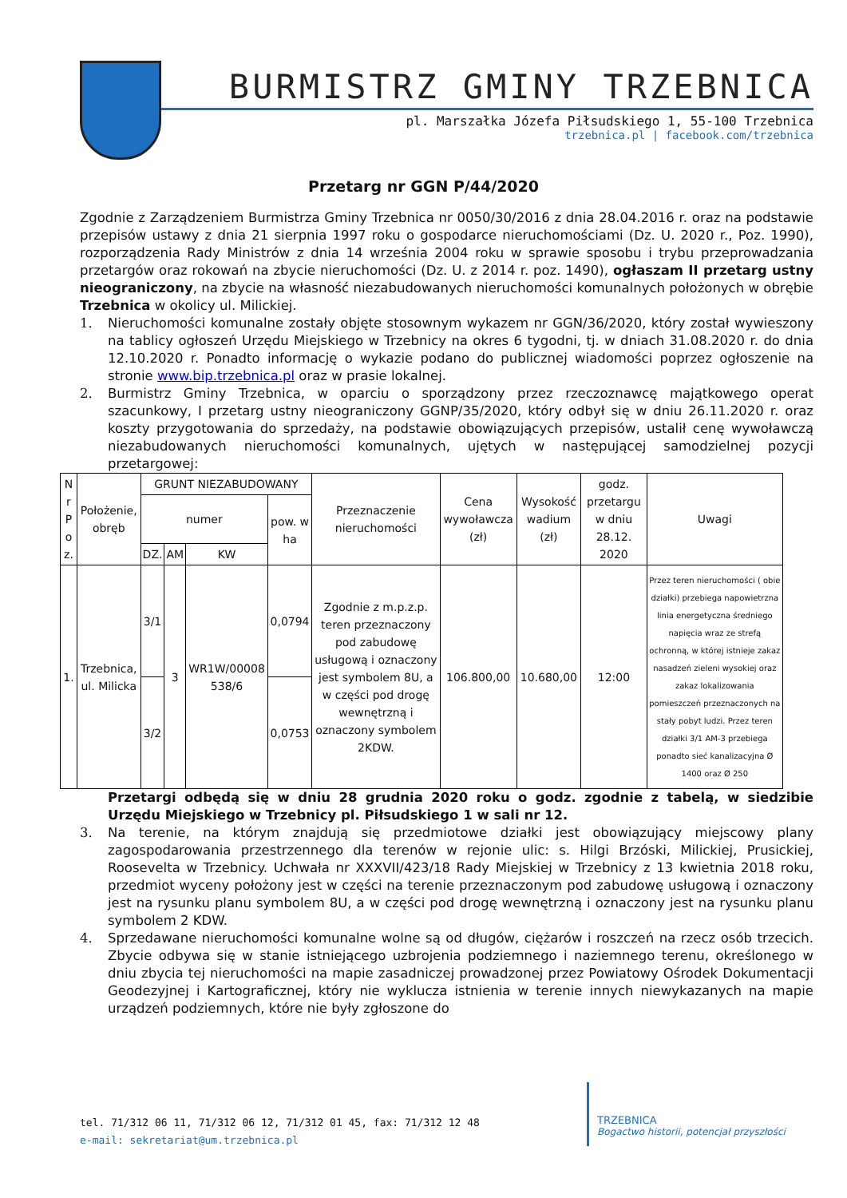BURMISTRZ GMINY TRZEBNICA
pl. Marszałka Józefa Piłsudskiego 1, 55-100 Trzebnica
trzebnica.pl | facebook.com/trzebnica
Przetarg nr GGN P/44/2020
Zgodnie z Zarządzeniem Burmistrza Gminy Trzebnica nr 0050/30/2016 z dnia 28.04.2016 r. oraz na podstawie przepisów ustawy z dnia 21 sierpnia 1997 roku o gospodarce nieruchomościami (Dz. U. 2020 r., Poz. 1990), rozporządzenia Rady Ministrów z dnia 14 września 2004 roku w sprawie sposobu i trybu przeprowadzania przetargów oraz rokowań na zbycie nieruchomości (Dz. U. z 2014 r. poz. 1490), ogłaszam II przetarg ustny nieograniczony, na zbycie na własność niezabudowanych nieruchomości komunalnych położonych w obrębie Trzebnica w okolicy ul. Milickiej.
1. Nieruchomości komunalne zostały objęte stosownym wykazem nr GGN/36/2020, który został wywieszony na tablicy ogłoszeń Urzędu Miejskiego w Trzebnicy na okres 6 tygodni, tj. w dniach 31.08.2020 r. do dnia 12.10.2020 r. Ponadto informację o wykazie podano do publicznej wiadomości poprzez ogłoszenie na stronie www.bip.trzebnica.pl oraz w prasie lokalnej.
2. Burmistrz Gminy Trzebnica, w oparciu o sporządzony przez rzeczoznawcę majątkowego operat szacunkowy, I przetarg ustny nieograniczony GGNP/35/2020, który odbył się w dniu 26.11.2020 r. oraz koszty przygotowania do sprzedaży, na podstawie obowiązujących przepisów, ustalił cenę wywoławczą niezabudowanych nieruchomości komunalnych, ujętych w następującej samodzielnej pozycji przetargowej:
| N r P o z. | Położenie, obręb | GRUNT NIEZABUDOWANY | | | | Przeznaczenie nieruchomości | Cena wywoławcza (zł) | Wysokość wadium (zł) | godz. przetargu w dniu 28.12. 2020 | Uwagi |
| --- | --- | --- | --- | --- | --- | --- | --- | --- | --- | --- |
| | | numer | | | pow. w ha | | | | | |
| | | DZ. | AM | KW | | | | | | |
| 1. | Trzebnica, ul. Milicka | 3/1 | 3 | WR1W/00008 538/6 | 0,0794 | Zgodnie z m.p.z.p. teren przeznaczony pod zabudowę usługową i oznaczony jest symbolem 8U, a w części pod drogę wewnętrzną i oznaczony symbolem 2KDW. | 106.800,00 | 10.680,00 | 12:00 | Przez teren nieruchomości ( obie działki) przebiega napowietrzna linia energetyczna średniego napięcia wraz ze strefą ochronną, w której istnieje zakaz nasadzeń zieleni wysokiej oraz zakaz lokalizowania pomieszczeń przeznaczonych na stały pobyt ludzi. Przez teren działki 3/1 AM-3 przebiega ponadto sieć kanalizacyjna Ø 1400 oraz Ø 250 |
| | | 3/2 | | | 0,0753 | | | | | |
Przetargi odbędą się w dniu 28 grudnia 2020 roku o godz. zgodnie z tabelą, w siedzibie Urzędu Miejskiego w Trzebnicy pl. Piłsudskiego 1 w sali nr 12.
3. Na terenie, na którym znajdują się przedmiotowe działki jest obowiązujący miejscowy plany zagospodarowania przestrzennego dla terenów w rejonie ulic: s. Hilgi Brzóski, Milickiej, Prusickiej, Roosevelta w Trzebnicy. Uchwała nr XXXVII/423/18 Rady Miejskiej w Trzebnicy z 13 kwietnia 2018 roku, przedmiot wyceny położony jest w części na terenie przeznaczonym pod zabudowę usługową i oznaczony jest na rysunku planu symbolem 8U, a w części pod drogę wewnętrzną i oznaczony jest na rysunku planu symbolem 2 KDW.
4. Sprzedawane nieruchomości komunalne wolne są od długów, ciężarów i roszczeń na rzecz osób trzecich. Zbycie odbywa się w stanie istniejącego uzbrojenia podziemnego i naziemnego terenu, określonego w dniu zbycia tej nieruchomości na mapie zasadniczej prowadzonej przez Powiatowy Ośrodek Dokumentacji Geodezyjnej i Kartograficznej, który nie wyklucza istnienia w terenie innych niewykazanych na mapie urządzeń podziemnych, które nie były zgłoszone do
tel. 71/312 06 11, 71/312 06 12, 71/312 01 45, fax: 71/312 12 48
e-mail: sekretariat@um.trzebnica.pl
TRZEBNICA
Bogactwo historii, potencjał przyszłości